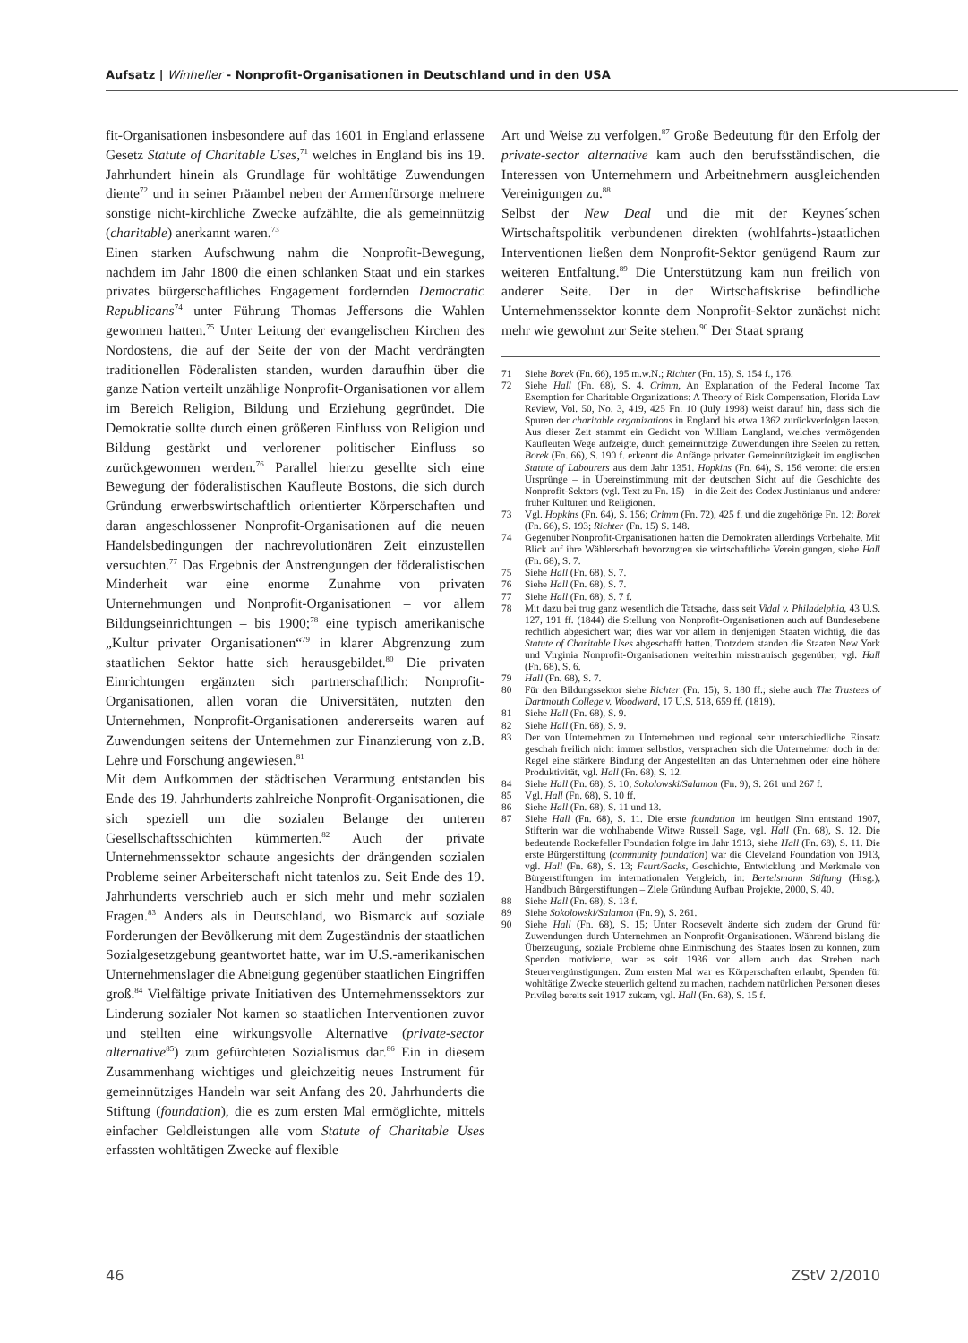Aufsatz | Winheller - Nonprofit-Organisationen in Deutschland und in den USA
fit-Organisationen insbesondere auf das 1601 in England erlassene Gesetz Statute of Charitable Uses,<sup>71</sup> welches in England bis ins 19. Jahrhundert hinein als Grundlage für wohltätige Zuwendungen diente<sup>72</sup> und in seiner Präambel neben der Armenfürsorge mehrere sonstige nicht-kirchliche Zwecke aufzählte, die als gemeinnützig (charitable) anerkannt waren.<sup>73</sup>
Einen starken Aufschwung nahm die Nonprofit-Bewegung, nachdem im Jahr 1800 die einen schlanken Staat und ein starkes privates bürgerschaftliches Engagement fordernden Democratic Republicans<sup>74</sup> unter Führung Thomas Jeffersons die Wahlen gewonnen hatten.<sup>75</sup> Unter Leitung der evangelischen Kirchen des Nordostens, die auf der Seite der von der Macht verdrängten traditionellen Föderalisten standen, wurden daraufhin über die ganze Nation verteilt unzählige Nonprofit-Organisationen vor allem im Bereich Religion, Bildung und Erziehung gegründet. Die Demokratie sollte durch einen größeren Einfluss von Religion und Bildung gestärkt und verlorener politischer Einfluss so zurückgewonnen werden.<sup>76</sup> Parallel hierzu gesellte sich eine Bewegung der föderalistischen Kaufleute Bostons, die sich durch Gründung erwerbswirtschaftlich orientierter Körperschaften und daran angeschlossener Nonprofit-Organisationen auf die neuen Handelsbedingungen der nachrevolutionären Zeit einzustellen versuchten.<sup>77</sup> Das Ergebnis der Anstrengungen der föderalistischen Minderheit war eine enorme Zunahme von privaten Unternehmungen und Nonprofit-Organisationen – vor allem Bildungseinrichtungen – bis 1900;<sup>78</sup> eine typisch amerikanische „Kultur privater Organisationen“<sup>79</sup> in klarer Abgrenzung zum staatlichen Sektor hatte sich herausgebildet.<sup>80</sup> Die privaten Einrichtungen ergänzten sich partnerschaftlich: Nonprofit-Organisationen, allen voran die Universitäten, nutzten den Unternehmen, Nonprofit-Organisationen andererseits waren auf Zuwendungen seitens der Unternehmen zur Finanzierung von z.B. Lehre und Forschung angewiesen.<sup>81</sup>
Mit dem Aufkommen der städtischen Verarmung entstanden bis Ende des 19. Jahrhunderts zahlreiche Nonprofit-Organisationen, die sich speziell um die sozialen Belange der unteren Gesellschaftsschichten kümmerten.<sup>82</sup> Auch der private Unternehmenssektor schaute angesichts der drängenden sozialen Probleme seiner Arbeiterschaft nicht tatenlos zu. Seit Ende des 19. Jahrhunderts verschrieb auch er sich mehr und mehr sozialen Fragen.<sup>83</sup> Anders als in Deutschland, wo Bismarck auf soziale Forderungen der Bevölkerung mit dem Zugeständnis der staatlichen Sozialgesetzgebung geantwortet hatte, war im U.S.-amerikanischen Unternehmenslager die Abneigung gegenüber staatlichen Eingriffen groß.<sup>84</sup> Vielfältige private Initiativen des Unternehmenssektors zur Linderung sozialer Not kamen so staatlichen Interventionen zuvor und stellten eine wirkungsvolle Alternative (private-sector alternative<sup>85</sup>) zum gefürchteten Sozialismus dar.<sup>86</sup> Ein in diesem Zusammenhang wichtiges und gleichzeitig neues Instrument für gemeinnütziges Handeln war seit Anfang des 20. Jahrhunderts die Stiftung (foundation), die es zum ersten Mal ermöglichte, mittels einfacher Geldleistungen alle vom Statute of Charitable Uses erfassten wohltätigen Zwecke auf flexible
Art und Weise zu verfolgen.<sup>87</sup> Große Bedeutung für den Erfolg der private-sector alternative kam auch den berufsständischen, die Interessen von Unternehmern und Arbeitnehmern ausgleichenden Vereinigungen zu.<sup>88</sup>
Selbst der New Deal und die mit der Keynes´schen Wirtschaftspolitik verbundenen direkten (wohlfahrts-)staatlichen Interventionen ließen dem Nonprofit-Sektor genügend Raum zur weiteren Entfaltung.<sup>89</sup> Die Unterstützung kam nun freilich von anderer Seite. Der in der Wirtschaftskrise befindliche Unternehmenssektor konnte dem Nonprofit-Sektor zunächst nicht mehr wie gewohnt zur Seite stehen.<sup>90</sup> Der Staat sprang
71 Siehe Borek (Fn. 66), 195 m.w.N.; Richter (Fn. 15), S. 154 f., 176.
72 Siehe Hall (Fn. 68), S. 4. Crimm, An Explanation of the Federal Income Tax Exemption for Charitable Organizations: A Theory of Risk Compensation, Florida Law Review, Vol. 50, No. 3, 419, 425 Fn. 10 (July 1998) weist darauf hin, dass sich die Spuren der charitable organizations in England bis etwa 1362 zurückverfolgen lassen. Aus dieser Zeit stammt ein Gedicht von William Langland, welches vermögenden Kaufleuten Wege aufzeigte, durch gemeinnützige Zuwendungen ihre Seelen zu retten. Borek (Fn. 66), S. 190 f. erkennt die Anfänge privater Gemeinnützigkeit im englischen Statute of Labourers aus dem Jahr 1351. Hopkins (Fn. 64), S. 156 verortet die ersten Ursprünge – in Übereinstimmung mit der deutschen Sicht auf die Geschichte des Nonprofit-Sektors (vgl. Text zu Fn. 15) – in die Zeit des Codex Justinianus und anderer früher Kulturen und Religionen.
73 Vgl. Hopkins (Fn. 64), S. 156; Crimm (Fn. 72), 425 f. und die zugehörige Fn. 12; Borek (Fn. 66), S. 193; Richter (Fn. 15) S. 148.
74 Gegenüber Nonprofit-Organisationen hatten die Demokraten allerdings Vorbehalte. Mit Blick auf ihre Wählerschaft bevorzugten sie wirtschaftliche Vereinigungen, siehe Hall (Fn. 68), S. 7.
75 Siehe Hall (Fn. 68), S. 7.
76 Siehe Hall (Fn. 68), S. 7.
77 Siehe Hall (Fn. 68), S. 7 f.
78 Mit dazu bei trug ganz wesentlich die Tatsache, dass seit Vidal v. Philadelphia, 43 U.S. 127, 191 ff. (1844) die Stellung von Nonprofit-Organisationen auch auf Bundesebene rechtlich abgesichert war; dies war vor allem in denjenigen Staaten wichtig, die das Statute of Charitable Uses abgeschafft hatten. Trotzdem standen die Staaten New York und Virginia Nonprofit-Organisationen weiterhin misstrauisch gegenüber, vgl. Hall (Fn. 68), S. 6.
79 Hall (Fn. 68), S. 7.
80 Für den Bildungssektor siehe Richter (Fn. 15), S. 180 ff.; siehe auch The Trustees of Dartmouth College v. Woodward, 17 U.S. 518, 659 ff. (1819).
81 Siehe Hall (Fn. 68), S. 9.
82 Siehe Hall (Fn. 68), S. 9.
83 Der von Unternehmen zu Unternehmen und regional sehr unterschiedliche Einsatz geschah freilich nicht immer selbstlos, versprachen sich die Unternehmer doch in der Regel eine stärkere Bindung der Angestellten an das Unternehmen oder eine höhere Produktivität, vgl. Hall (Fn. 68), S. 12.
84 Siehe Hall (Fn. 68), S. 10; Sokolowski/Salamon (Fn. 9), S. 261 und 267 f.
85 Vgl. Hall (Fn. 68), S. 10 ff.
86 Siehe Hall (Fn. 68), S. 11 und 13.
87 Siehe Hall (Fn. 68), S. 11. Die erste foundation im heutigen Sinn entstand 1907, Stifterin war die wohlhabende Witwe Russell Sage, vgl. Hall (Fn. 68), S. 12. Die bedeutende Rockefeller Foundation folgte im Jahr 1913, siehe Hall (Fn. 68), S. 11. Die erste Bürgerstiftung (community foundation) war die Cleveland Foundation von 1913, vgl. Hall (Fn. 68), S. 13; Feurt/Sacks, Geschichte, Entwicklung und Merkmale von Bürgerstiftungen im internationalen Vergleich, in: Bertelsmann Stiftung (Hrsg.), Handbuch Bürgerstiftungen – Ziele Gründung Aufbau Projekte, 2000, S. 40.
88 Siehe Hall (Fn. 68), S. 13 f.
89 Siehe Sokolowski/Salamon (Fn. 9), S. 261.
90 Siehe Hall (Fn. 68), S. 15; Unter Roosevelt änderte sich zudem der Grund für Zuwendungen durch Unternehmen an Nonprofit-Organisationen. Während bislang die Überzeugung, soziale Probleme ohne Einmischung des Staates lösen zu können, zum Spenden motivierte, war es seit 1936 vor allem auch das Streben nach Steuervergünstigungen. Zum ersten Mal war es Körperschaften erlaubt, Spenden für wohltätige Zwecke steuerlich geltend zu machen, nachdem natürlichen Personen dieses Privileg bereits seit 1917 zukam, vgl. Hall (Fn. 68), S. 15 f.
46 ZStV 2/2010